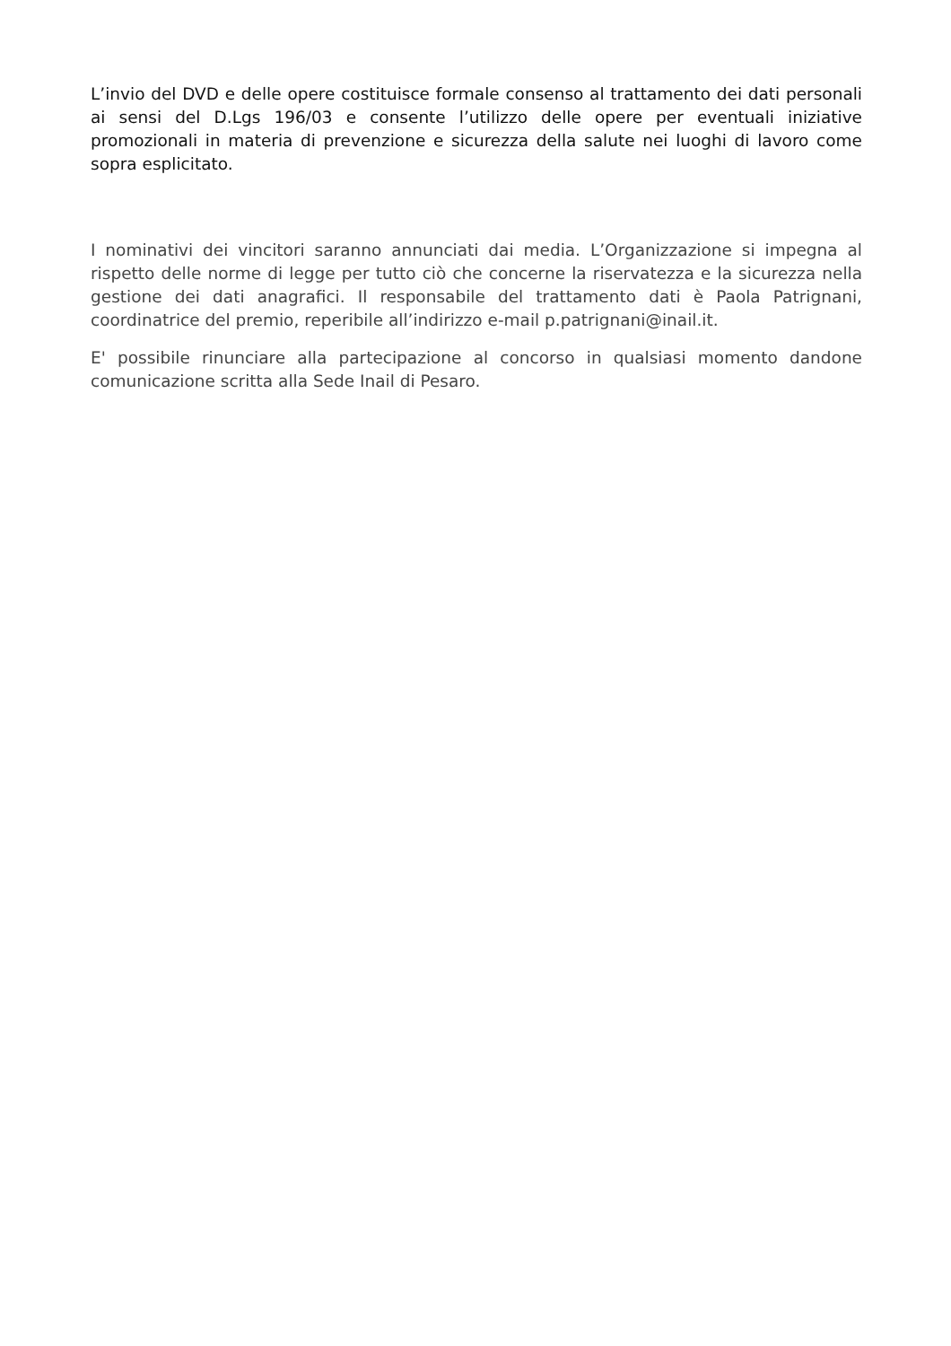L’invio del DVD e delle opere costituisce formale consenso al trattamento dei dati personali ai sensi del D.Lgs 196/03 e consente l’utilizzo delle opere per eventuali iniziative promozionali in materia di prevenzione e sicurezza della salute nei luoghi di lavoro come sopra esplicitato.
I nominativi dei vincitori saranno annunciati dai media. L’Organizzazione si impegna al rispetto delle norme di legge per tutto ciò che concerne la riservatezza e la sicurezza nella gestione dei dati anagrafici. Il responsabile del trattamento dati è Paola Patrignani, coordinatrice del premio, reperibile all’indirizzo e-mail p.patrignani@inail.it.
E' possibile rinunciare alla partecipazione al concorso in qualsiasi momento dandone comunicazione scritta alla Sede Inail di Pesaro.